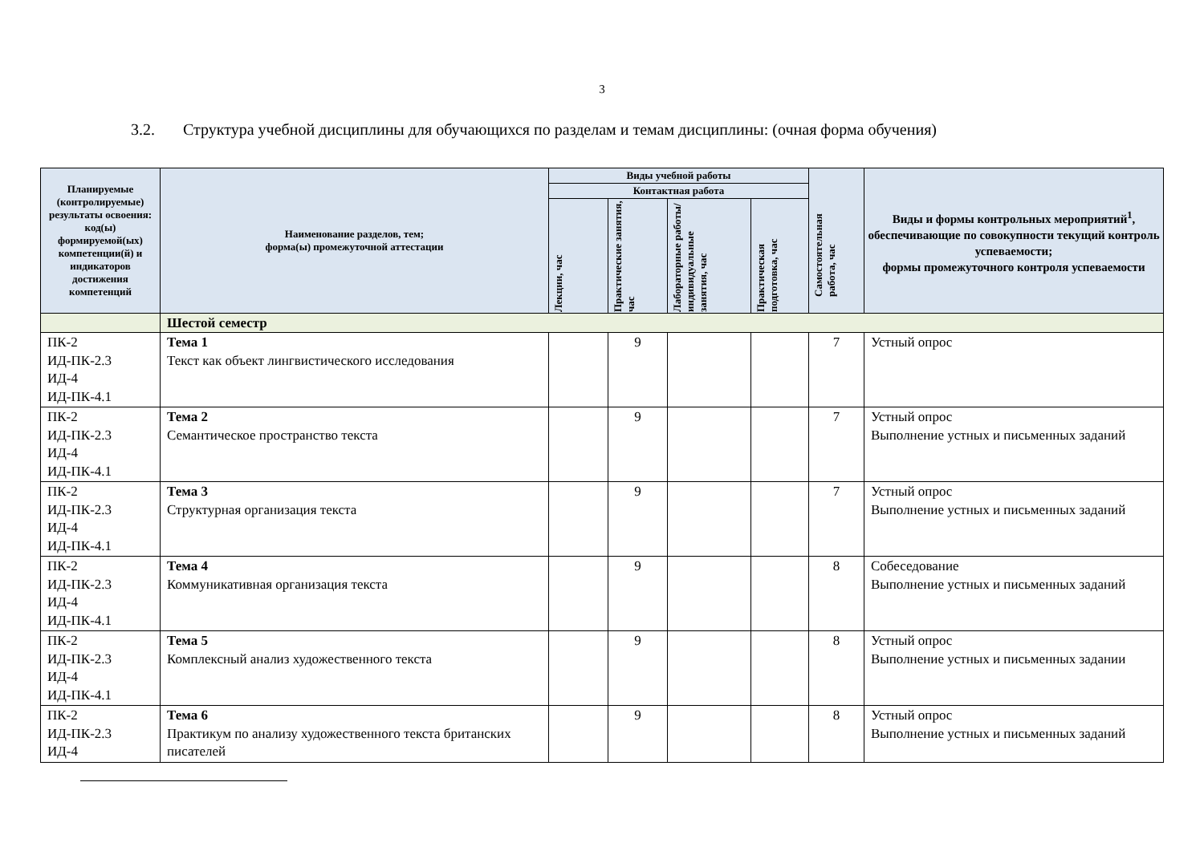3
3.2. Структура учебной дисциплины для обучающихся по разделам и темам дисциплины: (очная форма обучения)
| Планируемые (контролируемые) результаты освоения: код(ы) формируемой(ых) компетенции(й) и индикаторов достижения компетенций | Наименование разделов, тем; форма(ы) промежуточной аттестации | Виды учебной работы | | | | Самостоятельная работа, час | Виды и формы контрольных мероприятий<sup>1</sup>, обеспечивающие по совокупности текущий контроль успеваемости; формы промежуточного контроля успеваемости |
| --- | --- | --- | --- | --- | --- | --- | --- |
| | | Контактная работа | | | | | |
| | | Лекции, час | Практические занятия, час | Лабораторные работы/ индивидуальные занятия, час | Практическая подготовка, час | | |
| | Шестой семестр | | | | | | |
| ПК-2 ИД-ПК-2.3 ИД-4 ИД-ПК-4.1 | Тема 1 Текст как объект лингвистического исследования | | 9 | | | 7 | Устный опрос |
| ПК-2 ИД-ПК-2.3 ИД-4 ИД-ПК-4.1 | Тема 2 Семантическое пространство текста | | 9 | | | 7 | Устный опрос Выполнение устных и письменных заданий |
| ПК-2 ИД-ПК-2.3 ИД-4 ИД-ПК-4.1 | Тема 3 Структурная организация текста | | 9 | | | 7 | Устный опрос Выполнение устных и письменных заданий |
| ПК-2 ИД-ПК-2.3 ИД-4 ИД-ПК-4.1 | Тема 4 Коммуникативная организация текста | | 9 | | | 8 | Собеседование Выполнение устных и письменных заданий |
| ПК-2 ИД-ПК-2.3 ИД-4 ИД-ПК-4.1 | Тема 5 Комплексный анализ художественного текста | | 9 | | | 8 | Устный опрос Выполнение устных и письменных задании |
| ПК-2 ИД-ПК-2.3 ИД-4 | Тема 6 Практикум по анализу художественного текста британских писателей | | 9 | | | 8 | Устный опрос Выполнение устных и письменных заданий |